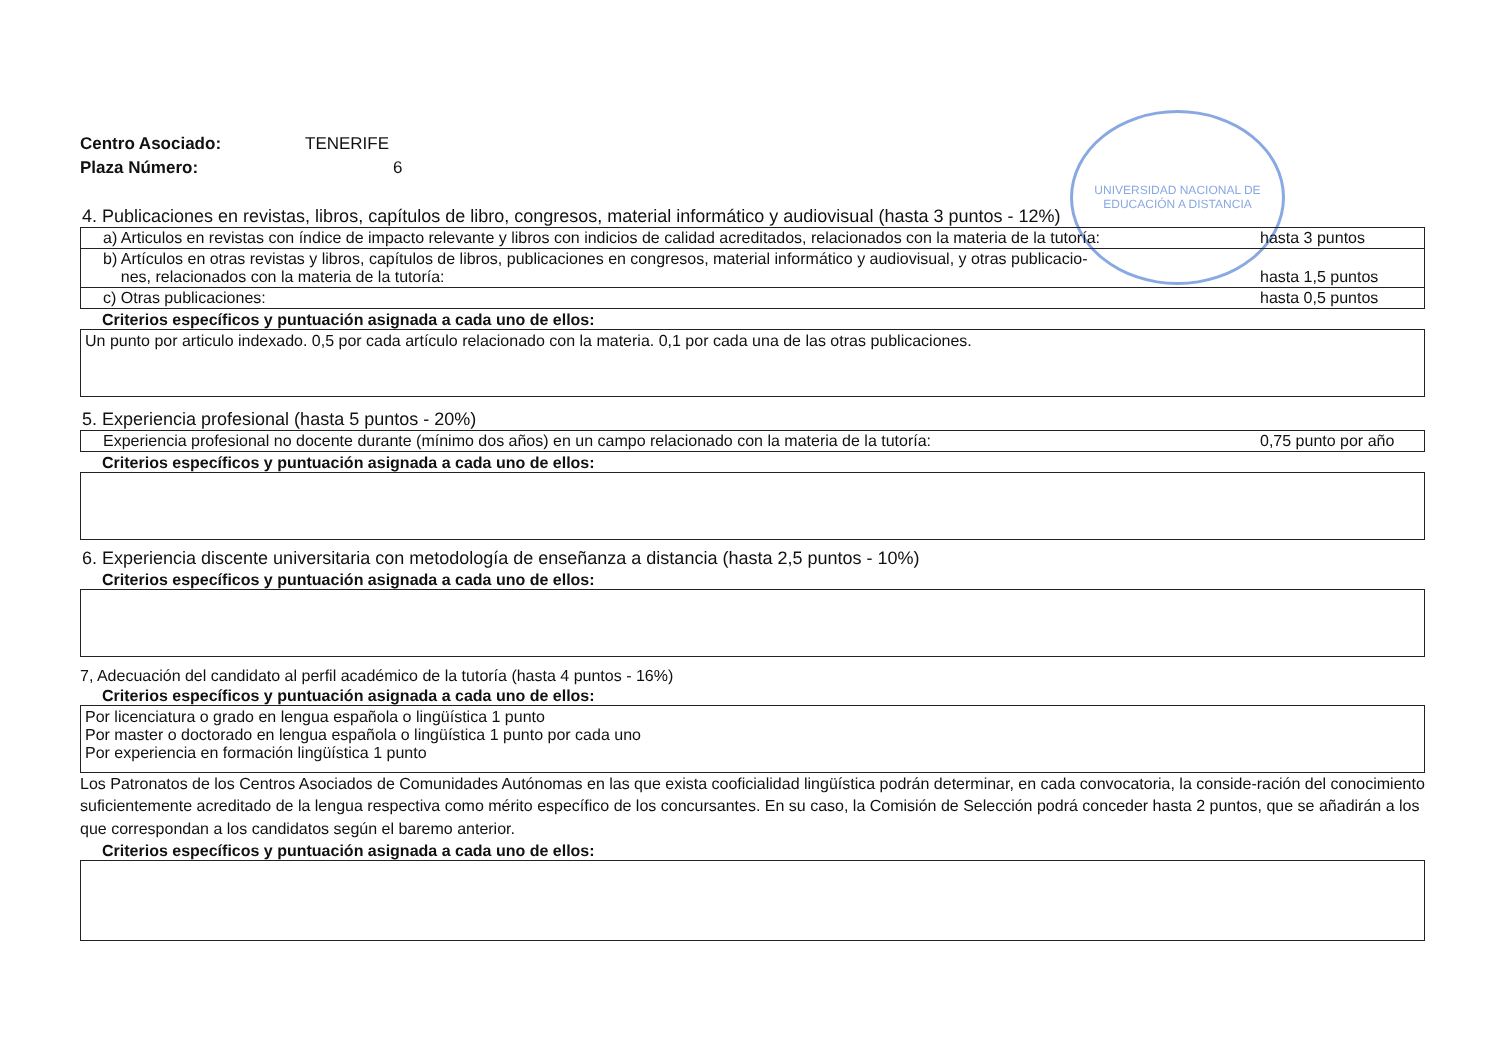UNIVERSIDAD NACIONAL DE EDUCACIÓN A DISTANCIA
Centro Asociado: TENERIFE
Plaza Número: 6
4. Publicaciones en revistas, libros, capítulos de libro, congresos, material informático y audiovisual (hasta 3 puntos - 12%)
| a) Articulos en revistas con índice de impacto relevante y libros con indicios de calidad acreditados, relacionados con la materia de la tutoría: | hasta 3 puntos |
| b) Artículos en otras revistas y libros, capítulos de libros, publicaciones en congresos, material informático y audiovisual, y otras publicacio- nes, relacionados con la materia de la tutoría: | hasta 1,5 puntos |
| c) Otras publicaciones: | hasta 0,5 puntos |
Criterios específicos y puntuación asignada a cada uno de ellos:
Un punto por articulo indexado. 0,5 por cada artículo relacionado con la materia. 0,1 por cada una de las otras publicaciones.
5. Experiencia profesional (hasta 5 puntos - 20%)
| Experiencia profesional no docente durante (mínimo dos años) en un campo relacionado con la materia de la tutoría: | 0,75 punto por año |
Criterios específicos y puntuación asignada a cada uno de ellos:
6. Experiencia discente universitaria con metodología de enseñanza a distancia (hasta 2,5 puntos - 10%)
Criterios específicos y puntuación asignada a cada uno de ellos:
7, Adecuación del candidato al perfil académico de la tutoría (hasta 4 puntos - 16%)
Criterios específicos y puntuación asignada a cada uno de ellos:
Por licenciatura o grado en lengua española o lingüística 1 punto
Por master o doctorado en lengua española o lingüística 1 punto por cada uno
Por experiencia en formación lingüística 1 punto
Los Patronatos de los Centros Asociados de Comunidades Autónomas en las que exista cooficialidad lingüística podrán determinar, en cada convocatoria, la conside-ración del conocimiento suficientemente acreditado de la lengua respectiva como mérito específico de los concursantes. En su caso, la Comisión de Selección podrá conceder hasta 2 puntos, que se añadirán a los que correspondan a los candidatos según el baremo anterior.
Criterios específicos y puntuación asignada a cada uno de ellos: